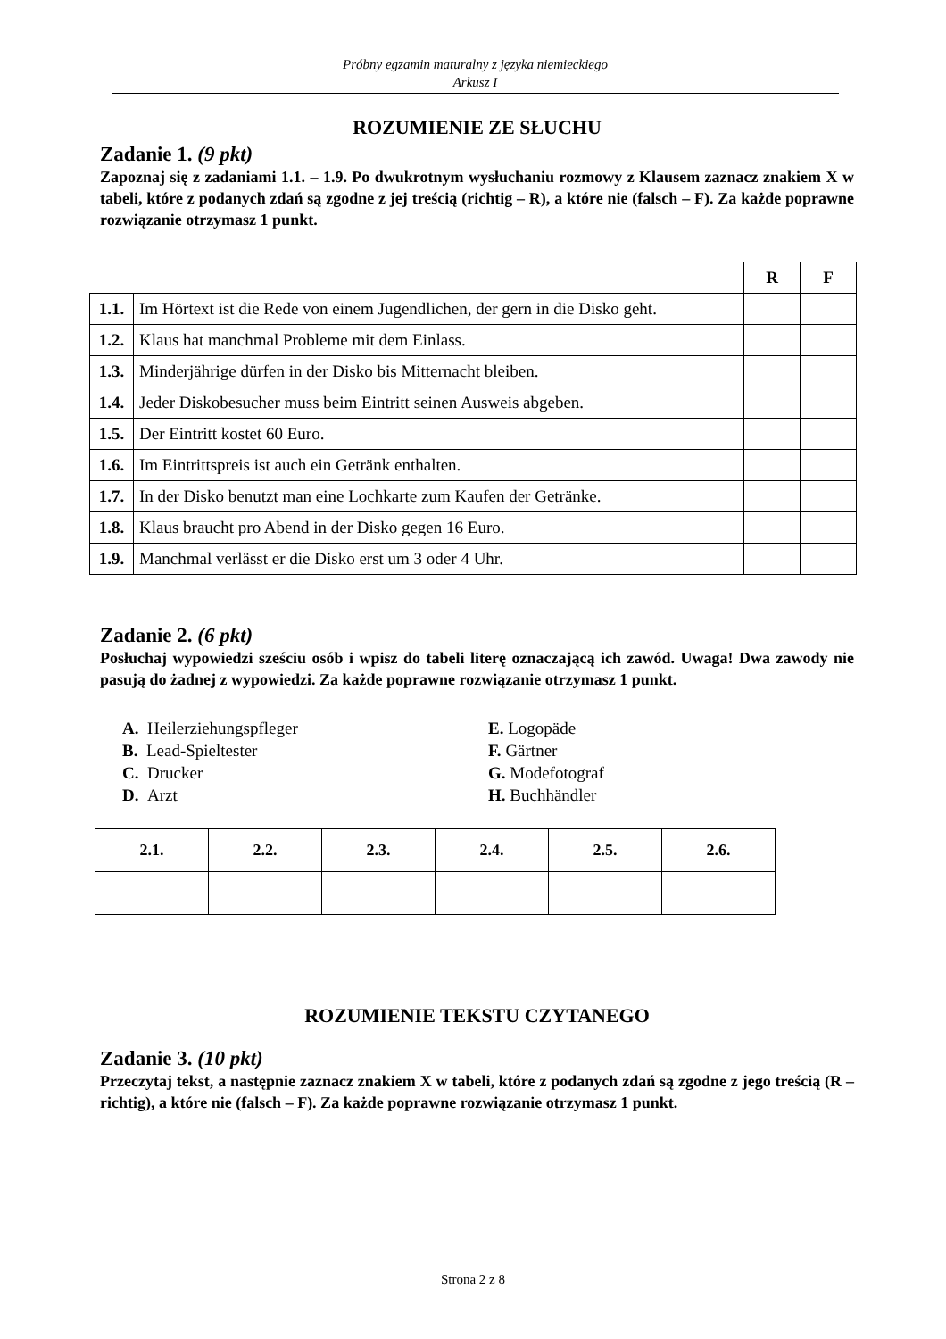Próbny egzamin maturalny z języka niemieckiego
Arkusz I
ROZUMIENIE ZE SŁUCHU
Zadanie 1. (9 pkt)
Zapoznaj się z zadaniami 1.1. – 1.9. Po dwukrotnym wysłuchaniu rozmowy z Klausem zaznacz znakiem X w tabeli, które z podanych zdań są zgodne z jej treścią (richtig – R), a które nie (falsch – F). Za każde poprawne rozwiązanie otrzymasz 1 punkt.
| | | R | F |
| 1.1. | Im Hörtext ist die Rede von einem Jugendlichen, der gern in die Disko geht. | | |
| 1.2. | Klaus hat manchmal Probleme mit dem Einlass. | | |
| 1.3. | Minderjährige dürfen in der Disko bis Mitternacht bleiben. | | |
| 1.4. | Jeder Diskobesucher muss beim Eintritt seinen Ausweis abgeben. | | |
| 1.5. | Der Eintritt kostet 60 Euro. | | |
| 1.6. | Im Eintrittspreis ist auch ein Getränk enthalten. | | |
| 1.7. | In der Disko benutzt man eine Lochkarte zum Kaufen der Getränke. | | |
| 1.8. | Klaus braucht pro Abend in der Disko gegen 16 Euro. | | |
| 1.9. | Manchmal verlässt er die Disko erst um 3 oder 4 Uhr. | | |
Zadanie 2. (6 pkt)
Posłuchaj wypowiedzi sześciu osób i wpisz do tabeli literę oznaczającą ich zawód. Uwaga! Dwa zawody nie pasują do żadnej z wypowiedzi. Za każde poprawne rozwiązanie otrzymasz 1 punkt.
A. Heilerziehungspfleger
B. Lead-Spieltester
C. Drucker
D. Arzt
E. Logopäde
F. Gärtner
G. Modefotograf
H. Buchhändler
| 2.1. | 2.2. | 2.3. | 2.4. | 2.5. | 2.6. |
ROZUMIENIE TEKSTU CZYTANEGO
Zadanie 3. (10 pkt)
Przeczytaj tekst, a następnie zaznacz znakiem X w tabeli, które z podanych zdań są zgodne z jego treścią (R – richtig), a które nie (falsch – F). Za każde poprawne rozwiązanie otrzymasz 1 punkt.
Strona 2 z 8